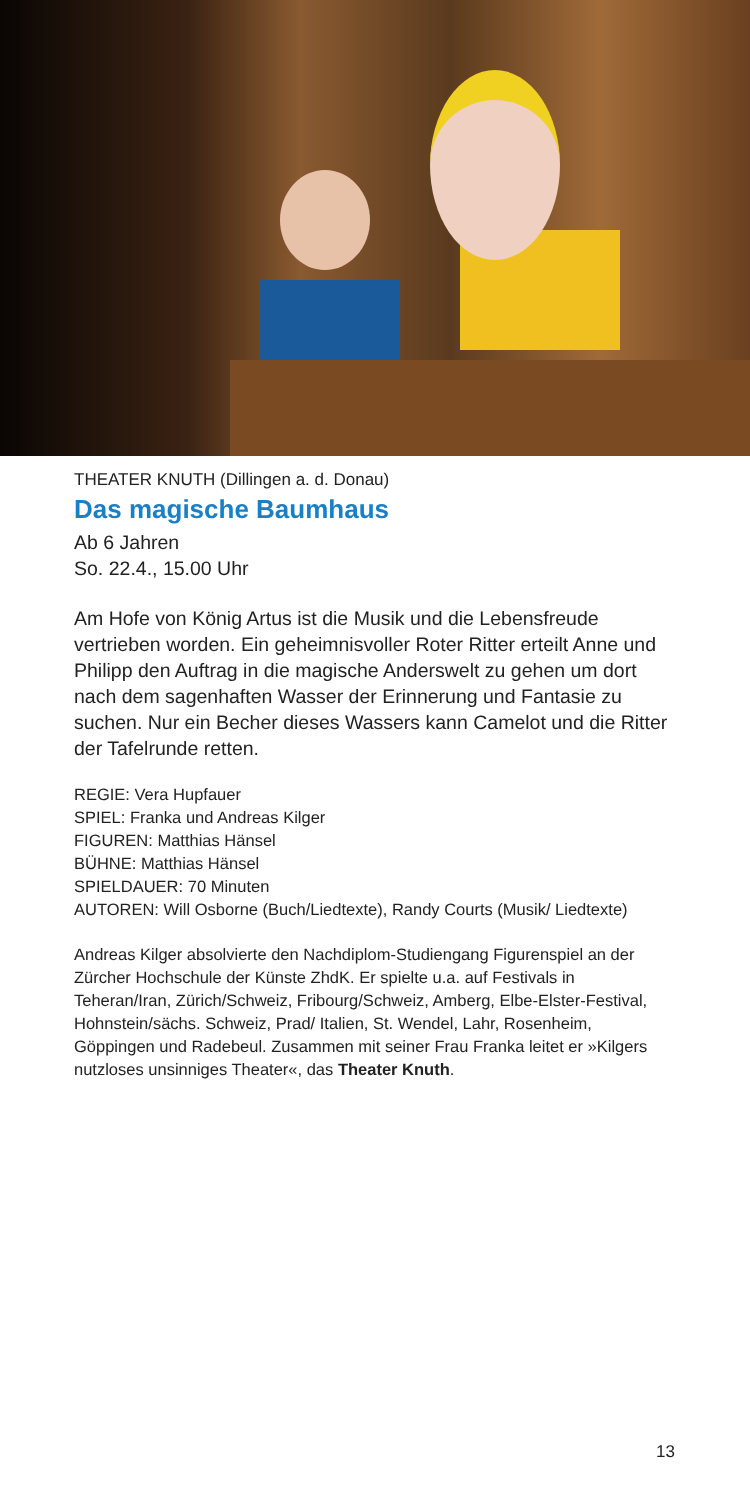THEATER KNUTH (Dillingen a. d. Donau)
Das magische Baumhaus
Ab 6 Jahren
So. 22.4., 15.00 Uhr
Am Hofe von König Artus ist die Musik und die Lebensfreude vertrieben worden. Ein geheimnisvoller Roter Ritter erteilt Anne und Philipp den Auftrag in die magische Anderswelt zu gehen um dort nach dem sagenhaften Wasser der Erinnerung und Fantasie zu suchen. Nur ein Becher dieses Wassers kann Camelot und die Ritter der Tafelrunde retten.
REGIE: Vera Hupfauer
SPIEL: Franka und Andreas Kilger
FIGUREN: Matthias Hänsel
BÜHNE: Matthias Hänsel
SPIELDAUER: 70 Minuten
AUTOREN: Will Osborne (Buch/Liedtexte), Randy Courts (Musik/ Liedtexte)
Andreas Kilger absolvierte den Nachdiplom-Studiengang Figuren­spiel an der Zürcher Hochschule der Künste ZhdK. Er spielte u.a. auf Festivals in Teheran/Iran, Zürich/Schweiz, Fribourg/Schweiz, Amberg, Elbe-Elster-Festival, Hohnstein/sächs. Schweiz, Prad/ Italien, St. Wendel, Lahr, Rosenheim, Göppingen und Radebeul. Zusammen mit seiner Frau Franka leitet er »Kilgers nutzloses unsin­niges Theater«, das Theater Knuth.
13